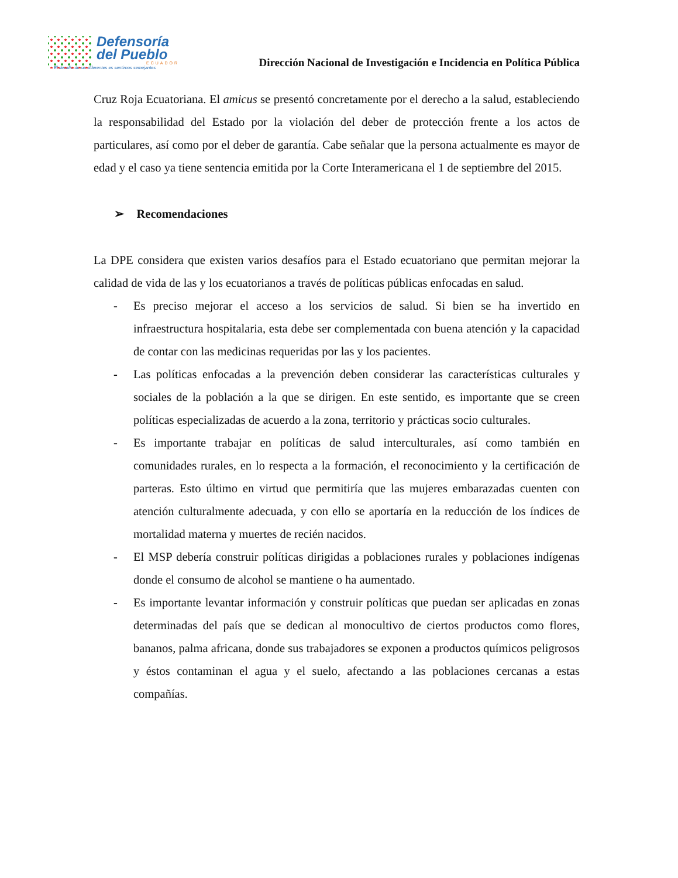Defensoría
del Pueblo
ECUADOR
El desafío de ser diferentes es sentirnos semejantes
Dirección Nacional de Investigación e Incidencia en Política Pública
Cruz Roja Ecuatoriana. El amicus se presentó concretamente por el derecho a la salud, estableciendo la responsabilidad del Estado por la violación del deber de protección frente a los actos de particulares, así como por el deber de garantía. Cabe señalar que la persona actualmente es mayor de edad y el caso ya tiene sentencia emitida por la Corte Interamericana el 1 de septiembre del 2015.
➢ Recomendaciones
La DPE considera que existen varios desafíos para el Estado ecuatoriano que permitan mejorar la calidad de vida de las y los ecuatorianos a través de políticas públicas enfocadas en salud.
- Es preciso mejorar el acceso a los servicios de salud. Si bien se ha invertido en infraestructura hospitalaria, esta debe ser complementada con buena atención y la capacidad de contar con las medicinas requeridas por las y los pacientes.
- Las políticas enfocadas a la prevención deben considerar las características culturales y sociales de la población a la que se dirigen. En este sentido, es importante que se creen políticas especializadas de acuerdo a la zona, territorio y prácticas socio culturales.
- Es importante trabajar en políticas de salud interculturales, así como también en comunidades rurales, en lo respecta a la formación, el reconocimiento y la certificación de parteras. Esto último en virtud que permitiría que las mujeres embarazadas cuenten con atención culturalmente adecuada, y con ello se aportaría en la reducción de los índices de mortalidad materna y muertes de recién nacidos.
- El MSP debería construir políticas dirigidas a poblaciones rurales y poblaciones indígenas donde el consumo de alcohol se mantiene o ha aumentado.
- Es importante levantar información y construir políticas que puedan ser aplicadas en zonas determinadas del país que se dedican al monocultivo de ciertos productos como flores, bananos, palma africana, donde sus trabajadores se exponen a productos químicos peligrosos y éstos contaminan el agua y el suelo, afectando a las poblaciones cercanas a estas compañías.